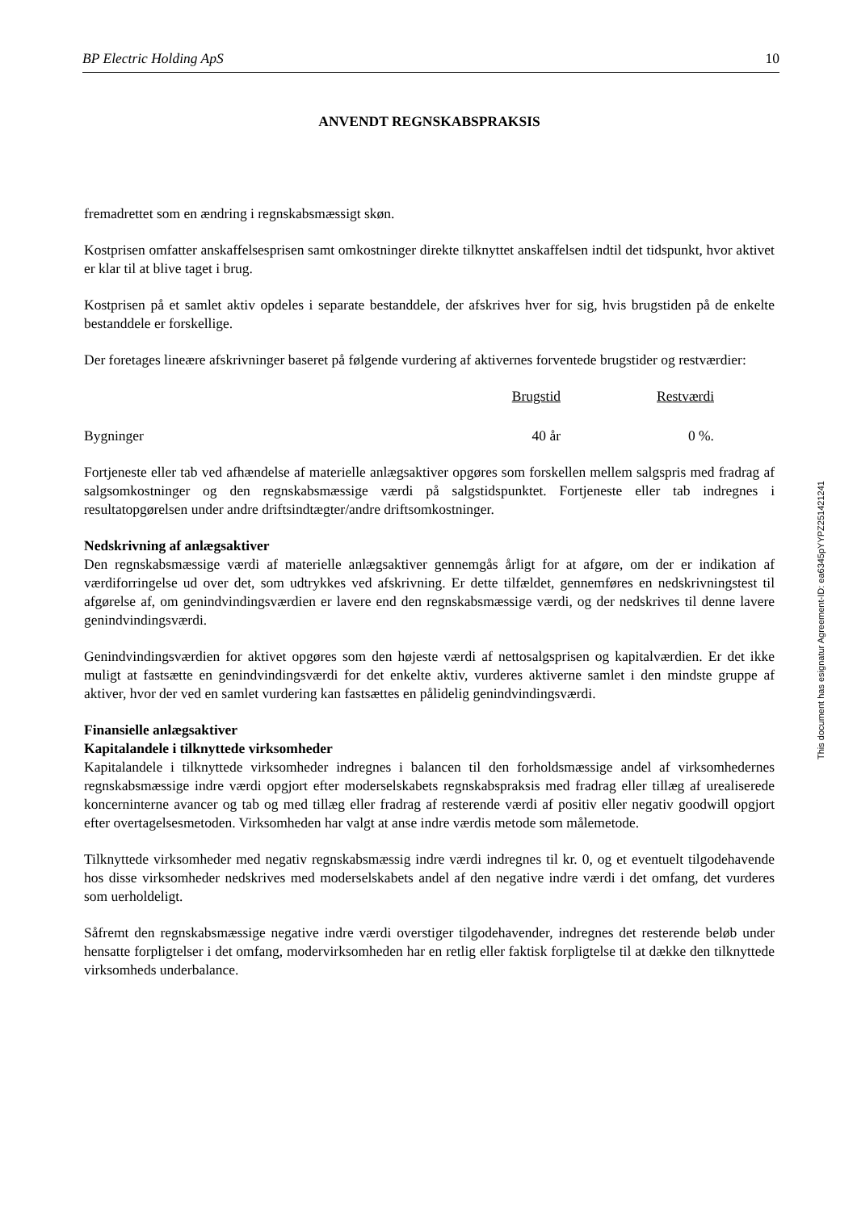BP Electric Holding ApS 10
ANVENDT REGNSKABSPRAKSIS
fremadrettet som en ændring i regnskabsmæssigt skøn.
Kostprisen omfatter anskaffelsesprisen samt omkostninger direkte tilknyttet anskaffelsen indtil det tidspunkt, hvor aktivet er klar til at blive taget i brug.
Kostprisen på et samlet aktiv opdeles i separate bestanddele, der afskrives hver for sig, hvis brugstiden på de enkelte bestanddele er forskellige.
Der foretages lineære afskrivninger baseret på følgende vurdering af aktivernes forventede brugstider og restværdier:
| | Brugstid | Restværdi | |
| --- | --- | --- | --- |
| Bygninger | 40 år | 0 %. | |
Fortjeneste eller tab ved afhændelse af materielle anlægsaktiver opgøres som forskellen mellem salgspris med fradrag af salgsomkostninger og den regnskabsmæssige værdi på salgstidspunktet. Fortjeneste eller tab indregnes i resultatopgørelsen under andre driftsindtægter/andre driftsomkostninger.
Nedskrivning af anlægsaktiver
Den regnskabsmæssige værdi af materielle anlægsaktiver gennemgås årligt for at afgøre, om der er indikation af værdiforringelse ud over det, som udtrykkes ved afskrivning. Er dette tilfældet, gennemføres en nedskrivningstest til afgørelse af, om genindvindingsværdien er lavere end den regnskabsmæssige værdi, og der nedskrives til denne lavere genindvindingsværdi.
Genindvindingsværdien for aktivet opgøres som den højeste værdi af nettosalgsprisen og kapitalværdien. Er det ikke muligt at fastsætte en genindvindingsværdi for det enkelte aktiv, vurderes aktiverne samlet i den mindste gruppe af aktiver, hvor der ved en samlet vurdering kan fastsættes en pålidelig genindvindingsværdi.
Finansielle anlægsaktiver
Kapitalandele i tilknyttede virksomheder
Kapitalandele i tilknyttede virksomheder indregnes i balancen til den forholdsmæssige andel af virksomhedernes regnskabsmæssige indre værdi opgjort efter moderselskabets regnskabspraksis med fradrag eller tillæg af urealiserede koncerninterne avancer og tab og med tillæg eller fradrag af resterende værdi af positiv eller negativ goodwill opgjort efter overtagelsesmetoden. Virksomheden har valgt at anse indre værdis metode som målemetode.
Tilknyttede virksomheder med negativ regnskabsmæssig indre værdi indregnes til kr. 0, og et eventuelt tilgodehavende hos disse virksomheder nedskrives med moderselskabets andel af den negative indre værdi i det omfang, det vurderes som uerholdeligt.
Såfremt den regnskabsmæssige negative indre værdi overstiger tilgodehavender, indregnes det resterende beløb under hensatte forpligtelser i det omfang, modervirksomheden har en retlig eller faktisk forpligtelse til at dække den tilknyttede virksomheds underbalance.
This document has esignatur Agreement-ID: ea6345pYYPZ251421241